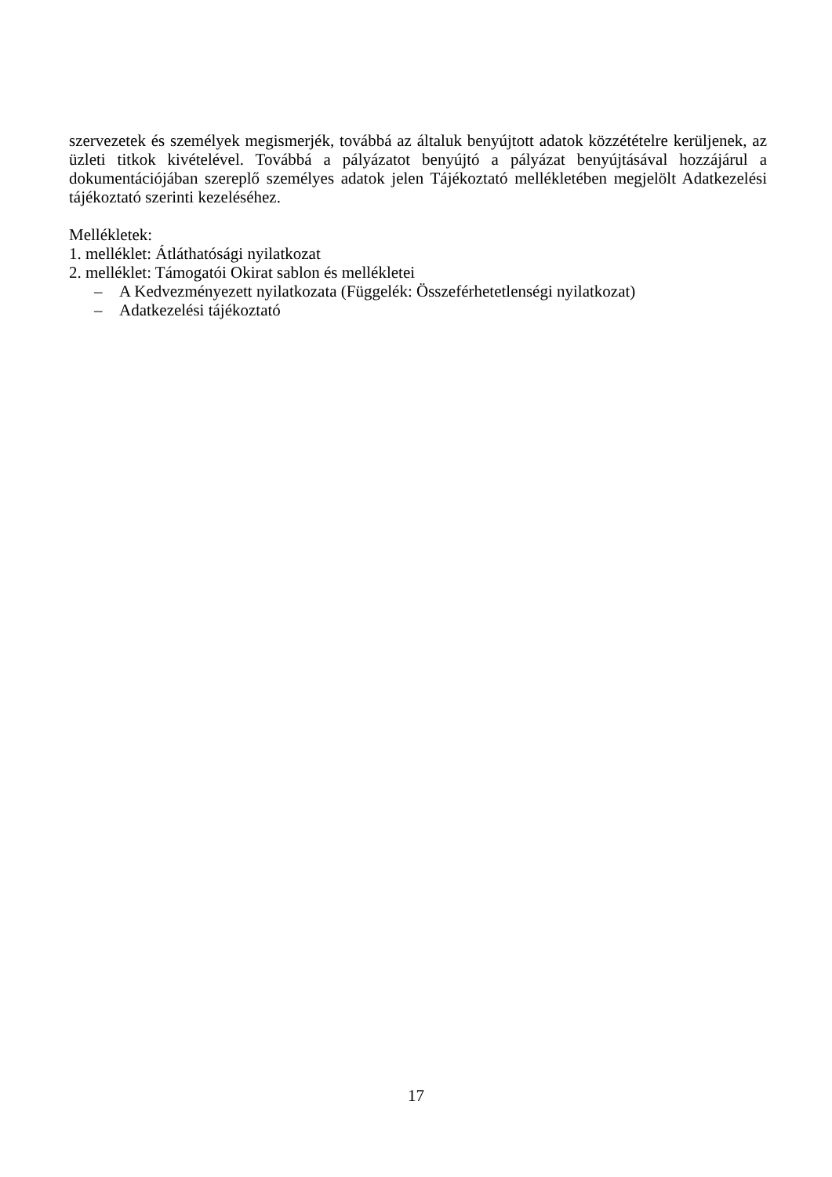szervezetek és személyek megismerjék, továbbá az általuk benyújtott adatok közzétételre kerüljenek, az üzleti titkok kivételével. Továbbá a pályázatot benyújtó a pályázat benyújtásával hozzájárul a dokumentációjában szereplő személyes adatok jelen Tájékoztató mellékletében megjelölt Adatkezelési tájékoztató szerinti kezeléséhez.
Mellékletek:
1. melléklet: Átláthatósági nyilatkozat
2. melléklet: Támogatói Okirat sablon és mellékletei
– A Kedvezményezett nyilatkozata (Függelék: Összeférhetetlenségi nyilatkozat)
– Adatkezelési tájékoztató
17